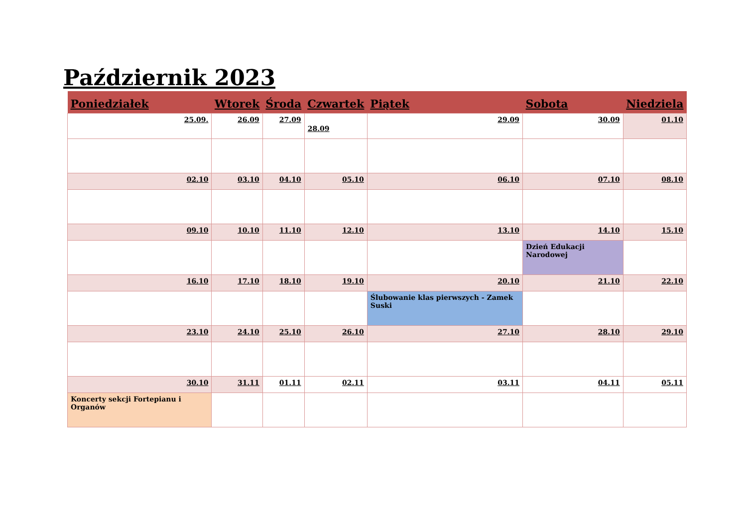Październik 2023
| Poniedziałek | Wtorek | Środa | Czwartek | Piątek | Sobota | Niedziela |
| --- | --- | --- | --- | --- | --- | --- |
| 25.09. | 26.09 | 27.09 | 28.09 | 29.09 | 30.09 | 01.10 |
| 02.10 | 03.10 | 04.10 | 05.10 | 06.10 | 07.10 | 08.10 |
| 09.10 | 10.10 | 11.10 | 12.10 | 13.10 | 14.10 | 15.10 |
| | | | | | Dzień Edukacji Narodowej | |
| 16.10 | 17.10 | 18.10 | 19.10 | 20.10 | 21.10 | 22.10 |
| | | | | Ślubowanie klas pierwszych - Zamek Suski | | |
| 23.10 | 24.10 | 25.10 | 26.10 | 27.10 | 28.10 | 29.10 |
| 30.10 | 31.11 | 01.11 | 02.11 | 03.11 | 04.11 | 05.11 |
| Koncerty sekcji Fortepianu i Organów | | | | | | |